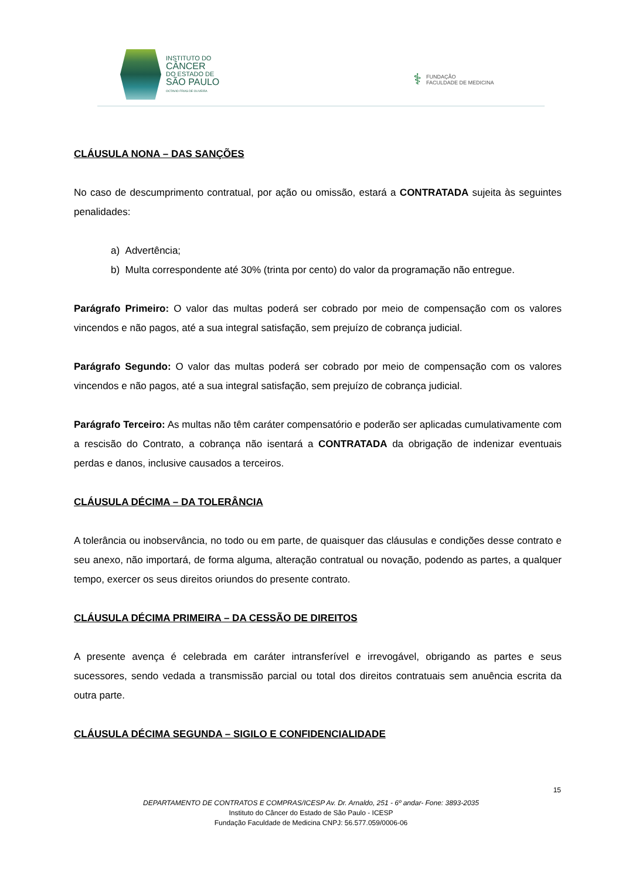INSTITUTO DO
CÂNCER
DO ESTADO DE
SÃO PAULO
OCTAVIO FRIAS DE OLIVEIRA
⚕ FUNDAÇÃO
FACULDADE DE MEDICINA
CLÁUSULA NONA – DAS SANÇÕES
No caso de descumprimento contratual, por ação ou omissão, estará a CONTRATADA sujeita às seguintes penalidades:
a) Advertência;
b) Multa correspondente até 30% (trinta por cento) do valor da programação não entregue.
Parágrafo Primeiro: O valor das multas poderá ser cobrado por meio de compensação com os valores vincendos e não pagos, até a sua integral satisfação, sem prejuízo de cobrança judicial.
Parágrafo Segundo: O valor das multas poderá ser cobrado por meio de compensação com os valores vincendos e não pagos, até a sua integral satisfação, sem prejuízo de cobrança judicial.
Parágrafo Terceiro: As multas não têm caráter compensatório e poderão ser aplicadas cumulativamente com a rescisão do Contrato, a cobrança não isentará a CONTRATADA da obrigação de indenizar eventuais perdas e danos, inclusive causados a terceiros.
CLÁUSULA DÉCIMA – DA TOLERÂNCIA
A tolerância ou inobservância, no todo ou em parte, de quaisquer das cláusulas e condições desse contrato e seu anexo, não importará, de forma alguma, alteração contratual ou novação, podendo as partes, a qualquer tempo, exercer os seus direitos oriundos do presente contrato.
CLÁUSULA DÉCIMA PRIMEIRA – DA CESSÃO DE DIREITOS
A presente avença é celebrada em caráter intransferível e irrevogável, obrigando as partes e seus sucessores, sendo vedada a transmissão parcial ou total dos direitos contratuais sem anuência escrita da outra parte.
CLÁUSULA DÉCIMA SEGUNDA – SIGILO E CONFIDENCIALIDADE
15
DEPARTAMENTO DE CONTRATOS E COMPRAS/ICESP Av. Dr. Arnaldo, 251 - 6º andar- Fone: 3893-2035
Instituto do Câncer do Estado de São Paulo - ICESP
Fundação Faculdade de Medicina CNPJ: 56.577.059/0006-06